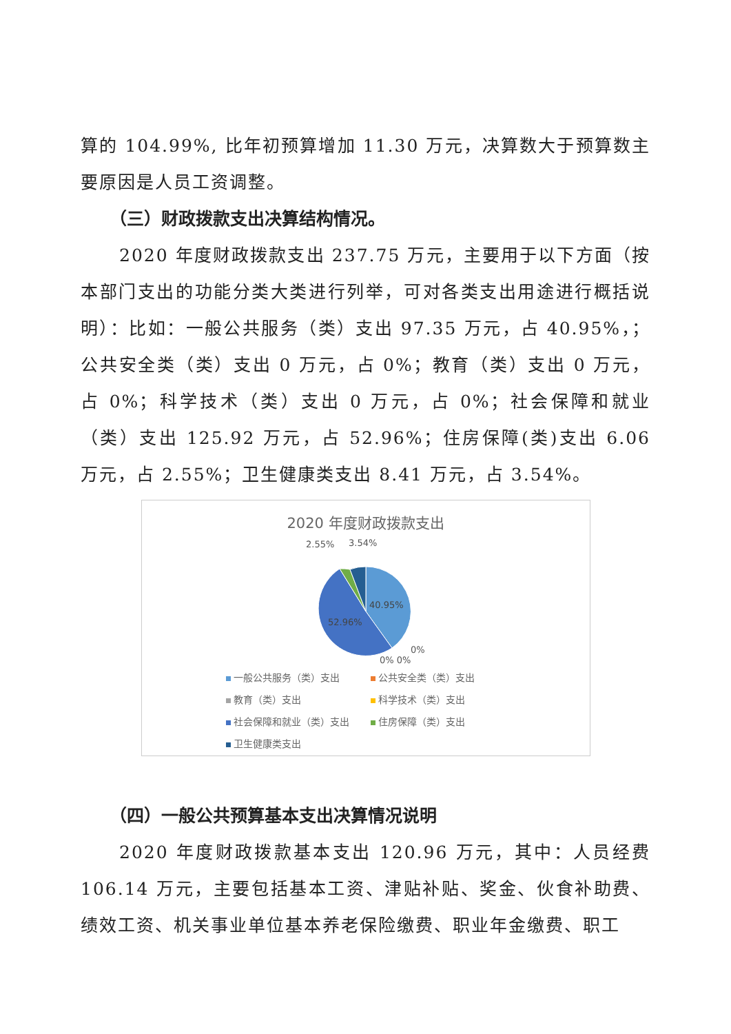算的 104.99%, 比年初预算增加 11.30 万元，决算数大于预算数主要原因是人员工资调整。
（三）财政拨款支出决算结构情况。
2020 年度财政拨款支出 237.75 万元，主要用于以下方面（按本部门支出的功能分类大类进行列举，可对各类支出用途进行概括说明）：比如：一般公共服务（类）支出 97.35 万元，占 40.95%，；公共安全类（类）支出 0 万元，占 0%；教育（类）支出 0 万元，占 0%；科学技术（类）支出 0 万元，占 0%；社会保障和就业（类）支出 125.92 万元，占 52.96%；住房保障(类)支出 6.06 万元，占 2.55%；卫生健康类支出 8.41 万元，占 3.54%。
2020 年度财政拨款支出
2.55%
3.54%
40.95%
52.96%
0%
0% 0%
一般公共服务（类）支出
公共安全类（类）支出
教育（类）支出
科学技术（类）支出
社会保障和就业（类）支出
住房保障（类）支出
卫生健康类支出
（四）一般公共预算基本支出决算情况说明
2020 年度财政拨款基本支出 120.96 万元，其中：人员经费 106.14 万元，主要包括基本工资、津贴补贴、奖金、伙食补助费、绩效工资、机关事业单位基本养老保险缴费、职业年金缴费、职工